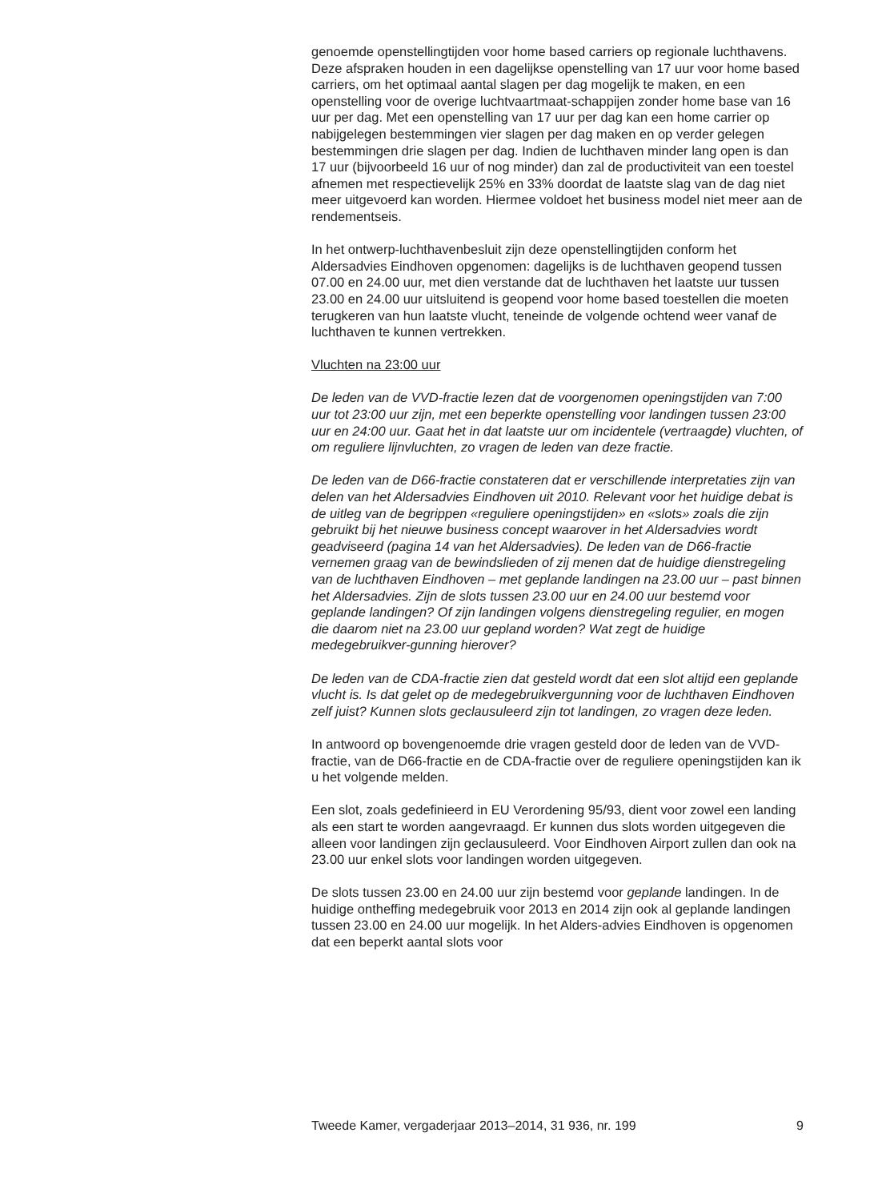genoemde openstellingtijden voor home based carriers op regionale luchthavens. Deze afspraken houden in een dagelijkse openstelling van 17 uur voor home based carriers, om het optimaal aantal slagen per dag mogelijk te maken, en een openstelling voor de overige luchtvaartmaat-schappijen zonder home base van 16 uur per dag. Met een openstelling van 17 uur per dag kan een home carrier op nabijgelegen bestemmingen vier slagen per dag maken en op verder gelegen bestemmingen drie slagen per dag. Indien de luchthaven minder lang open is dan 17 uur (bijvoorbeeld 16 uur of nog minder) dan zal de productiviteit van een toestel afnemen met respectievelijk 25% en 33% doordat de laatste slag van de dag niet meer uitgevoerd kan worden. Hiermee voldoet het business model niet meer aan de rendementseis.
In het ontwerp-luchthavenbesluit zijn deze openstellingtijden conform het Aldersadvies Eindhoven opgenomen: dagelijks is de luchthaven geopend tussen 07.00 en 24.00 uur, met dien verstande dat de luchthaven het laatste uur tussen 23.00 en 24.00 uur uitsluitend is geopend voor home based toestellen die moeten terugkeren van hun laatste vlucht, teneinde de volgende ochtend weer vanaf de luchthaven te kunnen vertrekken.
Vluchten na 23:00 uur
De leden van de VVD-fractie lezen dat de voorgenomen openingstijden van 7:00 uur tot 23:00 uur zijn, met een beperkte openstelling voor landingen tussen 23:00 uur en 24:00 uur. Gaat het in dat laatste uur om incidentele (vertraagde) vluchten, of om reguliere lijnvluchten, zo vragen de leden van deze fractie.
De leden van de D66-fractie constateren dat er verschillende interpretaties zijn van delen van het Aldersadvies Eindhoven uit 2010. Relevant voor het huidige debat is de uitleg van de begrippen «reguliere openingstijden» en «slots» zoals die zijn gebruikt bij het nieuwe business concept waarover in het Aldersadvies wordt geadviseerd (pagina 14 van het Aldersadvies). De leden van de D66-fractie vernemen graag van de bewindslieden of zij menen dat de huidige dienstregeling van de luchthaven Eindhoven – met geplande landingen na 23.00 uur – past binnen het Aldersadvies. Zijn de slots tussen 23.00 uur en 24.00 uur bestemd voor geplande landingen? Of zijn landingen volgens dienstregeling regulier, en mogen die daarom niet na 23.00 uur gepland worden? Wat zegt de huidige medegebruikver-gunning hierover?
De leden van de CDA-fractie zien dat gesteld wordt dat een slot altijd een geplande vlucht is. Is dat gelet op de medegebruikvergunning voor de luchthaven Eindhoven zelf juist? Kunnen slots geclausuleerd zijn tot landingen, zo vragen deze leden.
In antwoord op bovengenoemde drie vragen gesteld door de leden van de VVD-fractie, van de D66-fractie en de CDA-fractie over de reguliere openingstijden kan ik u het volgende melden.
Een slot, zoals gedefinieerd in EU Verordening 95/93, dient voor zowel een landing als een start te worden aangevraagd. Er kunnen dus slots worden uitgegeven die alleen voor landingen zijn geclausuleerd. Voor Eindhoven Airport zullen dan ook na 23.00 uur enkel slots voor landingen worden uitgegeven.
De slots tussen 23.00 en 24.00 uur zijn bestemd voor geplande landingen. In de huidige ontheffing medegebruik voor 2013 en 2014 zijn ook al geplande landingen tussen 23.00 en 24.00 uur mogelijk. In het Alders-advies Eindhoven is opgenomen dat een beperkt aantal slots voor
Tweede Kamer, vergaderjaar 2013–2014, 31 936, nr. 199 9